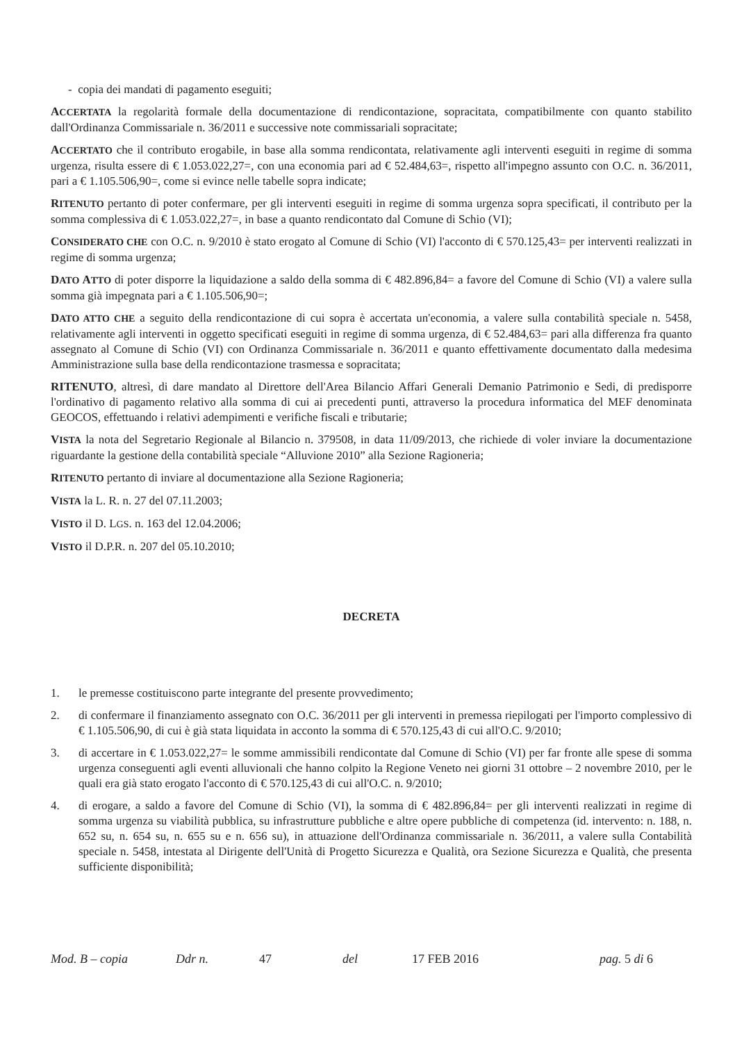- copia dei mandati di pagamento eseguiti;
ACCERTATA la regolarità formale della documentazione di rendicontazione, sopracitata, compatibilmente con quanto stabilito dall'Ordinanza Commissariale n. 36/2011 e successive note commissariali sopracitate;
ACCERTATO che il contributo erogabile, in base alla somma rendicontata, relativamente agli interventi eseguiti in regime di somma urgenza, risulta essere di € 1.053.022,27=, con una economia pari ad € 52.484,63=, rispetto all'impegno assunto con O.C. n. 36/2011, pari a € 1.105.506,90=, come si evince nelle tabelle sopra indicate;
RITENUTO pertanto di poter confermare, per gli interventi eseguiti in regime di somma urgenza sopra specificati, il contributo per la somma complessiva di € 1.053.022,27=, in base a quanto rendicontato dal Comune di Schio (VI);
CONSIDERATO CHE con O.C. n. 9/2010 è stato erogato al Comune di Schio (VI) l'acconto di € 570.125,43= per interventi realizzati in regime di somma urgenza;
DATO ATTO di poter disporre la liquidazione a saldo della somma di € 482.896,84= a favore del Comune di Schio (VI) a valere sulla somma già impegnata pari a € 1.105.506,90=;
DATO ATTO CHE a seguito della rendicontazione di cui sopra è accertata un'economia, a valere sulla contabilità speciale n. 5458, relativamente agli interventi in oggetto specificati eseguiti in regime di somma urgenza, di € 52.484,63= pari alla differenza fra quanto assegnato al Comune di Schio (VI) con Ordinanza Commissariale n. 36/2011 e quanto effettivamente documentato dalla medesima Amministrazione sulla base della rendicontazione trasmessa e sopracitata;
RITENUTO, altresì, di dare mandato al Direttore dell'Area Bilancio Affari Generali Demanio Patrimonio e Sedi, di predisporre l'ordinativo di pagamento relativo alla somma di cui ai precedenti punti, attraverso la procedura informatica del MEF denominata GEOCOS, effettuando i relativi adempimenti e verifiche fiscali e tributarie;
VISTA la nota del Segretario Regionale al Bilancio n. 379508, in data 11/09/2013, che richiede di voler inviare la documentazione riguardante la gestione della contabilità speciale “Alluvione 2010” alla Sezione Ragioneria;
RITENUTO pertanto di inviare al documentazione alla Sezione Ragioneria;
VISTA la L. R. n. 27 del 07.11.2003;
VISTO il D. LGS. n. 163 del 12.04.2006;
VISTO il D.P.R. n. 207 del 05.10.2010;
DECRETA
1. le premesse costituiscono parte integrante del presente provvedimento;
2. di confermare il finanziamento assegnato con O.C. 36/2011 per gli interventi in premessa riepilogati per l'importo complessivo di € 1.105.506,90, di cui è già stata liquidata in acconto la somma di € 570.125,43 di cui all'O.C. 9/2010;
3. di accertare in € 1.053.022,27= le somme ammissibili rendicontate dal Comune di Schio (VI) per far fronte alle spese di somma urgenza conseguenti agli eventi alluvionali che hanno colpito la Regione Veneto nei giorni 31 ottobre – 2 novembre 2010, per le quali era già stato erogato l'acconto di € 570.125,43 di cui all'O.C. n. 9/2010;
4. di erogare, a saldo a favore del Comune di Schio (VI), la somma di € 482.896,84= per gli interventi realizzati in regime di somma urgenza su viabilità pubblica, su infrastrutture pubbliche e altre opere pubbliche di competenza (id. intervento: n. 188, n. 652 su, n. 654 su, n. 655 su e n. 656 su), in attuazione dell'Ordinanza commissariale n. 36/2011, a valere sulla Contabilità speciale n. 5458, intestata al Dirigente dell'Unità di Progetto Sicurezza e Qualità, ora Sezione Sicurezza e Qualità, che presenta sufficiente disponibilità;
Mod. B – copia Ddr n. 47 del 17 FEB 2016 pag. 5 di 6